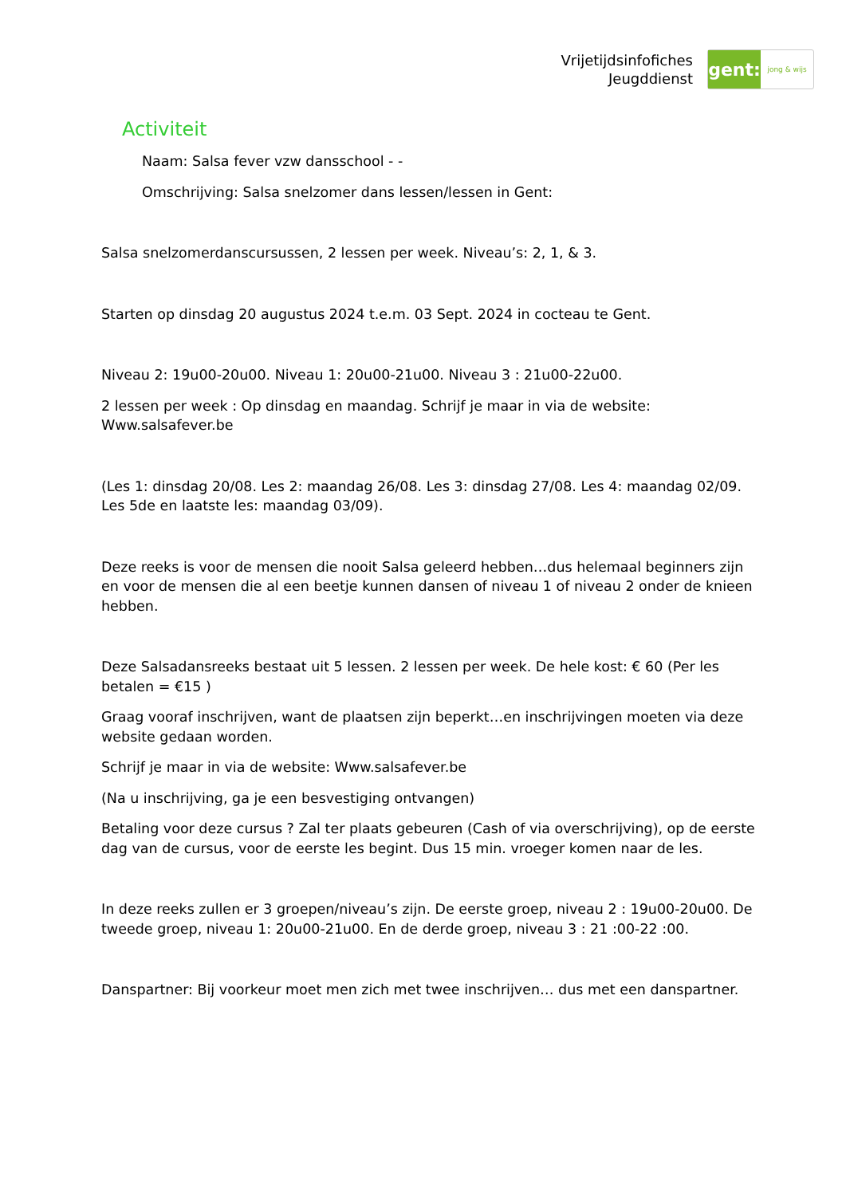Vrijetijdsinfofiches
Jeugddienst
gent:
jong & wijs
Activiteit
Naam: Salsa fever vzw dansschool - -
Omschrijving: Salsa snelzomer dans lessen/lessen in Gent:
Salsa snelzomerdanscursussen, 2 lessen per week. Niveau’s: 2, 1, & 3.
Starten op dinsdag 20 augustus 2024 t.e.m. 03 Sept. 2024 in cocteau te Gent.
Niveau 2: 19u00-20u00. Niveau 1: 20u00-21u00. Niveau 3 : 21u00-22u00.
2 lessen per week : Op dinsdag en maandag. Schrijf je maar in via de website: Www.salsafever.be
(Les 1: dinsdag 20/08. Les 2: maandag 26/08. Les 3: dinsdag 27/08. Les 4: maandag 02/09. Les 5de en laatste les: maandag 03/09).
Deze reeks is voor de mensen die nooit Salsa geleerd hebben…dus helemaal beginners zijn en voor de mensen die al een beetje kunnen dansen of niveau 1 of niveau 2 onder de knieen hebben.
Deze Salsadansreeks bestaat uit 5 lessen. 2 lessen per week. De hele kost: € 60 (Per les betalen = €15 )
Graag vooraf inschrijven, want de plaatsen zijn beperkt…en inschrijvingen moeten via deze website gedaan worden.
Schrijf je maar in via de website: Www.salsafever.be
(Na u inschrijving, ga je een besvestiging ontvangen)
Betaling voor deze cursus ? Zal ter plaats gebeuren (Cash of via overschrijving), op de eerste dag van de cursus, voor de eerste les begint. Dus 15 min. vroeger komen naar de les.
In deze reeks zullen er 3 groepen/niveau’s zijn. De eerste groep, niveau 2 : 19u00-20u00. De tweede groep, niveau 1: 20u00-21u00. En de derde groep, niveau 3 : 21 :00-22 :00.
Danspartner: Bij voorkeur moet men zich met twee inschrijven… dus met een danspartner.